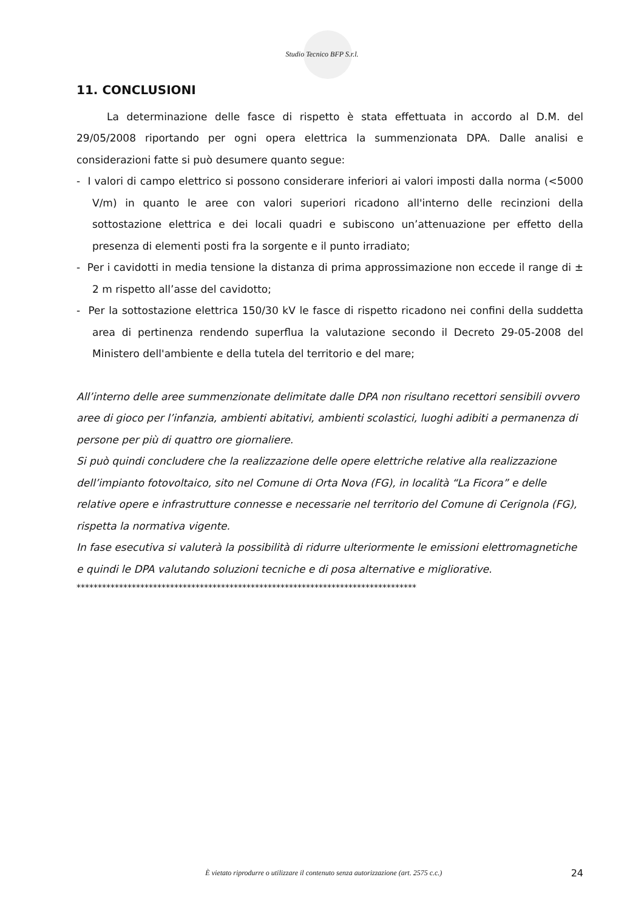Studio Tecnico BFP S.r.l.
11. CONCLUSIONI
La determinazione delle fasce di rispetto è stata effettuata in accordo al D.M. del 29/05/2008 riportando per ogni opera elettrica la summenzionata DPA. Dalle analisi e considerazioni fatte si può desumere quanto segue:
- I valori di campo elettrico si possono considerare inferiori ai valori imposti dalla norma (<5000 V/m) in quanto le aree con valori superiori ricadono all'interno delle recinzioni della sottostazione elettrica e dei locali quadri e subiscono un’attenuazione per effetto della presenza di elementi posti fra la sorgente e il punto irradiato;
- Per i cavidotti in media tensione la distanza di prima approssimazione non eccede il range di ± 2 m rispetto all’asse del cavidotto;
- Per la sottostazione elettrica 150/30 kV le fasce di rispetto ricadono nei confini della suddetta area di pertinenza rendendo superflua la valutazione secondo il Decreto 29-05-2008 del Ministero dell'ambiente e della tutela del territorio e del mare;
All’interno delle aree summenzionate delimitate dalle DPA non risultano recettori sensibili ovvero aree di gioco per l’infanzia, ambienti abitativi, ambienti scolastici, luoghi adibiti a permanenza di persone per più di quattro ore giornaliere.
Si può quindi concludere che la realizzazione delle opere elettriche relative alla realizzazione dell’impianto fotovoltaico, sito nel Comune di Orta Nova (FG), in località “La Ficora” e delle relative opere e infrastrutture connesse e necessarie nel territorio del Comune di Cerignola (FG), rispetta la normativa vigente.
In fase esecutiva si valuterà la possibilità di ridurre ulteriormente le emissioni elettromagnetiche e quindi le DPA valutando soluzioni tecniche e di posa alternative e migliorative.
********************************************************************************
È vietato riprodurre o utilizzare il contenuto senza autorizzazione (art. 2575 c.c.) 24